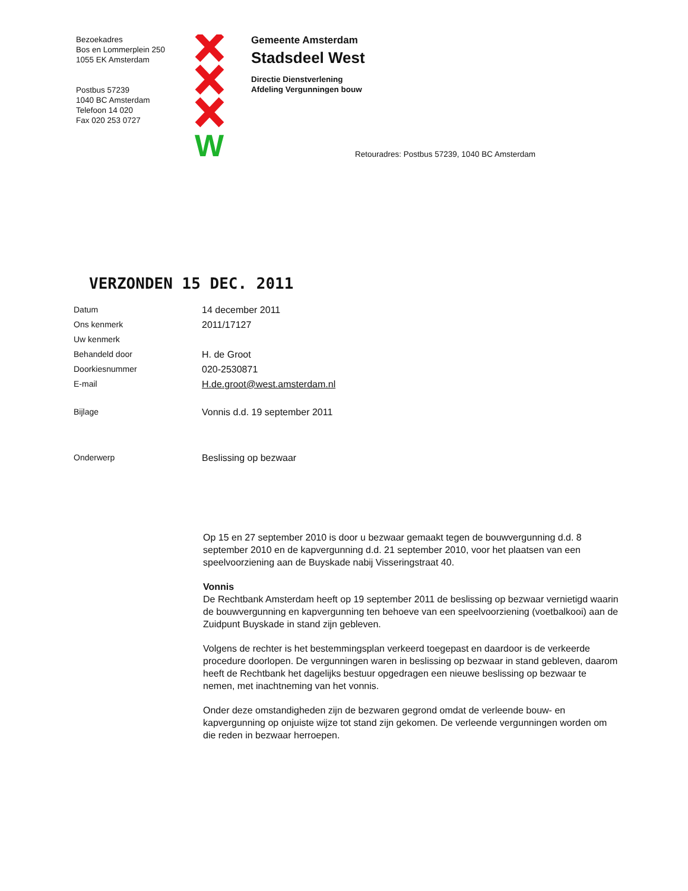Bezoekadres
Bos en Lommerplein 250
1055 EK Amsterdam
Postbus 57239
1040 BC Amsterdam
Telefoon 14 020
Fax 020 253 0727
W
Gemeente Amsterdam
Stadsdeel West
Directie Dienstverlening
Afdeling Vergunningen bouw
Retouradres: Postbus 57239, 1040 BC Amsterdam
VERZONDEN 15 DEC. 2011
| Datum | 14 december 2011 |
| Ons kenmerk | 2011/17127 |
| Uw kenmerk | |
| Behandeld door | H. de Groot |
| Doorkiesnummer | 020-2530871 |
| E-mail | H.de.groot@west.amsterdam.nl |
| Bijlage | Vonnis d.d. 19 september 2011 |
| Onderwerp | Beslissing op bezwaar |
Op 15 en 27 september 2010 is door u bezwaar gemaakt tegen de bouwvergunning d.d. 8 september 2010 en de kapvergunning d.d. 21 september 2010, voor het plaatsen van een speelvoorziening aan de Buyskade nabij Visseringstraat 40.
Vonnis
De Rechtbank Amsterdam heeft op 19 september 2011 de beslissing op bezwaar vernietigd waarin de bouwvergunning en kapvergunning ten behoeve van een speelvoorziening (voetbalkooi) aan de Zuidpunt Buyskade in stand zijn gebleven.
Volgens de rechter is het bestemmingsplan verkeerd toegepast en daardoor is de verkeerde procedure doorlopen. De vergunningen waren in beslissing op bezwaar in stand gebleven, daarom heeft de Rechtbank het dagelijks bestuur opgedragen een nieuwe beslissing op bezwaar te nemen, met inachtneming van het vonnis.
Onder deze omstandigheden zijn de bezwaren gegrond omdat de verleende bouw- en kapvergunning op onjuiste wijze tot stand zijn gekomen. De verleende vergunningen worden om die reden in bezwaar herroepen.